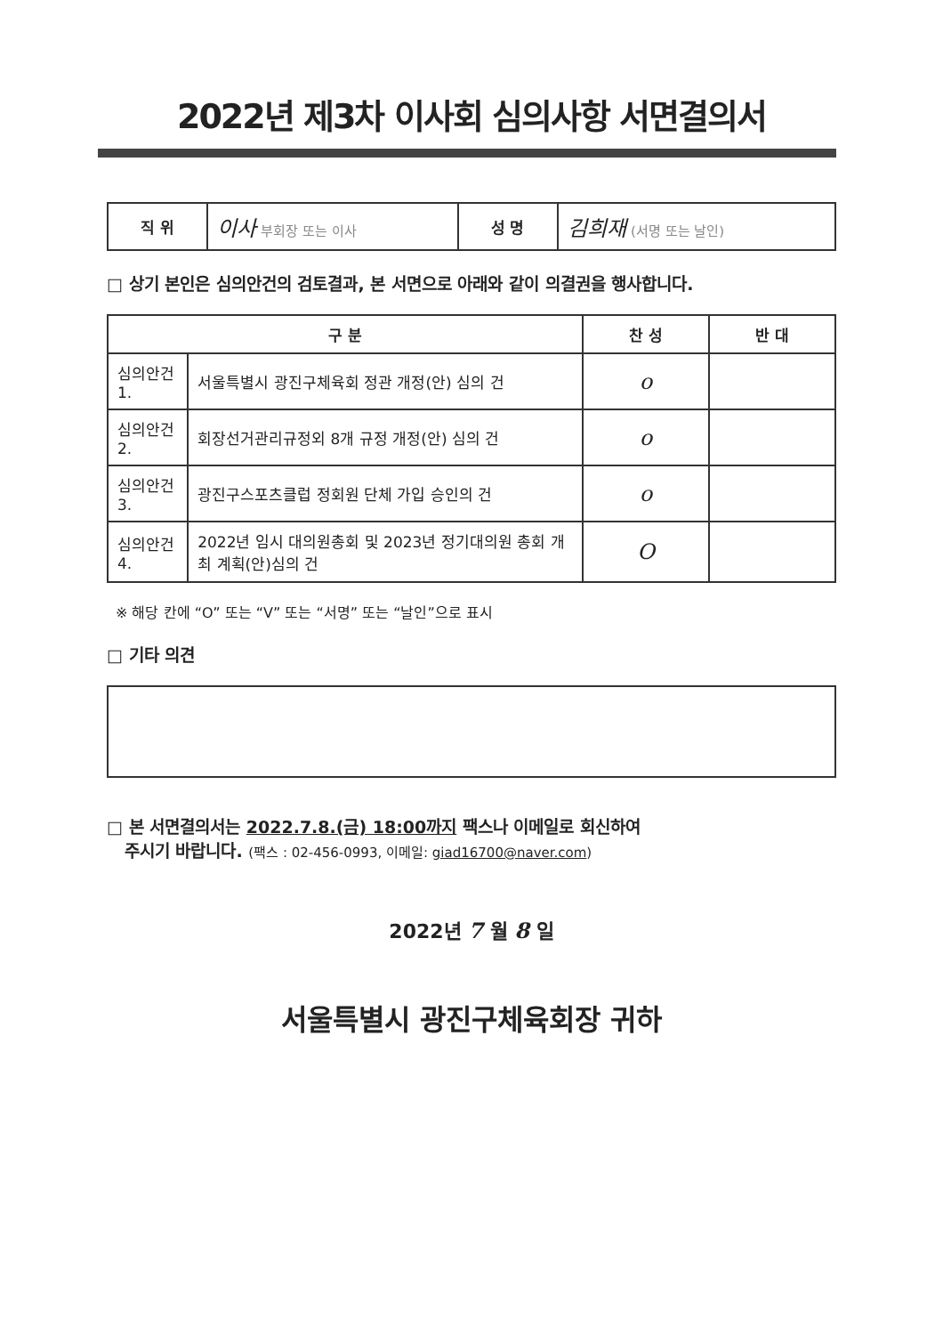2022년 제3차 이사회 심의사항 서면결의서
| 직 위 | 이사 부회장 또는 이사 | 성 명 | 김희재 (서명 또는 날인) |
□ 상기 본인은 심의안건의 검토결과, 본 서면으로 아래와 같이 의결권을 행사합니다.
| 구 분 | | 찬 성 | 반 대 |
| --- | --- | --- | --- |
| 심의안건 1. | 서울특별시 광진구체육회 정관 개정(안) 심의 건 | o | |
| 심의안건 2. | 회장선거관리규정외 8개 규정 개정(안) 심의 건 | o | |
| 심의안건 3. | 광진구스포츠클럽 정회원 단체 가입 승인의 건 | o | |
| 심의안건 4. | 2022년 임시 대의원총회 및 2023년 정기대의원 총회 개최 계획(안)심의 건 | O | |
※ 해당 칸에 “O” 또는 “V” 또는 “서명” 또는 “날인”으로 표시
□ 기타 의견
□ 본 서면결의서는 2022.7.8.(금) 18:00까지 팩스나 이메일로 회신하여
주시기 바랍니다. (팩스 : 02-456-0993, 이메일: giad16700@naver.com)
2022년 7 월 8 일
서울특별시 광진구체육회장 귀하